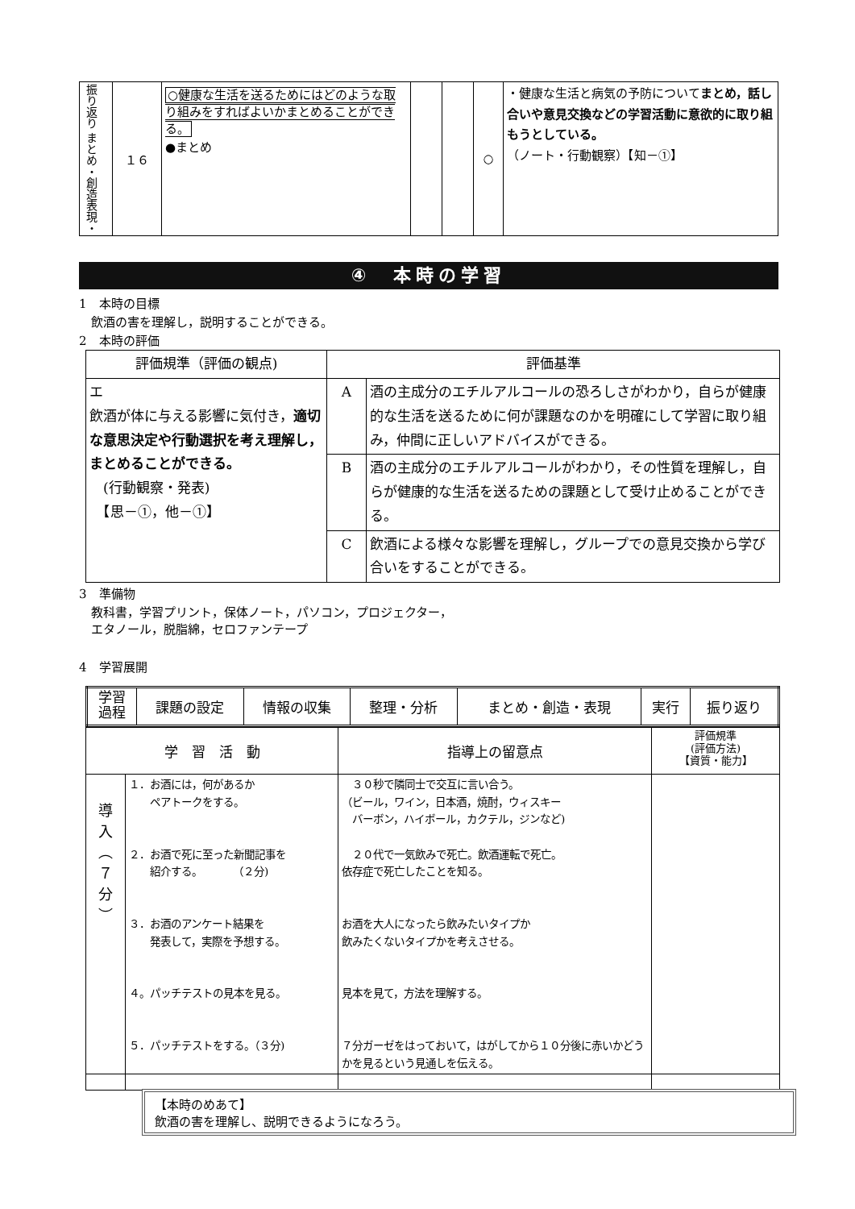| 振り返り まとめ・創造表現・ | １６ | ○健康な生活を送るためにはどのような取り組みをすればよいかまとめることができる。 ●まとめ | | | ○ | ・健康な生活と病気の予防について まとめ，話し合いや意見交換などの学習活動に意欲的に取り組もうとしている。 （ノート・行動観察）【知－①】 |
④　本時の学習
1　本時の目標
　飲酒の害を理解し，説明することができる。
2　本時の評価
| 評価規準（評価の観点) | 評価基準 | |
| エ 飲酒が体に与える影響に気付き， 適切な意思決定や行動選択を考え理解し，まとめることができる。 (行動観察・発表) 【思－①，他－①】 | A | 酒の主成分のエチルアルコールの恐ろしさがわかり，自らが健康的な生活を送るために何が課題なのかを明確にして学習に取り組み，仲間に正しいアドバイスができる。 |
| | B | 酒の主成分のエチルアルコールがわかり，その性質を理解し，自らが健康的な生活を送るための課題として受け止めることができる。 |
| | C | 飲酒による様々な影響を理解し，グループでの意見交換から学び合いをすることができる。 |
3　準備物
　教科書，学習プリント，保体ノート，パソコン，プロジェクター，
　エタノール，脱脂綿，セロファンテープ
4　学習展開
| 学習 過程 | 課題の設定 | 情報の収集 | 整理・分析 | まとめ・創造・表現 | 実行 | 振り返り |
| 学 習 活 動 | | 指導上の留意点 | 評価規準 (評価方法) 【資質・能力】 |
| 導 入 ︵ ７ 分 ︶ | １．お酒には，何があるか ペアトークをする。 ２．お酒で死に至った新聞記事を 紹介する。 （２分) ３．お酒のアンケート結果を 発表して，実際を予想する。 ４。パッチテストの見本を見る。 ５．パッチテストをする。（３分) | ３０秒で隣同士で交互に言い合う。 （ビール，ワイン，日本酒，焼酎，ウィスキー バーボン，ハイボール，カクテル，ジンなど) ２０代で一気飲みで死亡。飲酒運転で死亡。 依存症で死亡したことを知る。 お酒を大人になったら飲みたいタイプか 飲みたくないタイプかを考えさせる。 見本を見て，方法を理解する。 ７分ガーゼをはっておいて，はがしてから１０分後に赤いかどうかを見るという見通しを伝える。 | |
【本時のめあて】
飲酒の害を理解し、説明できるようになろう。